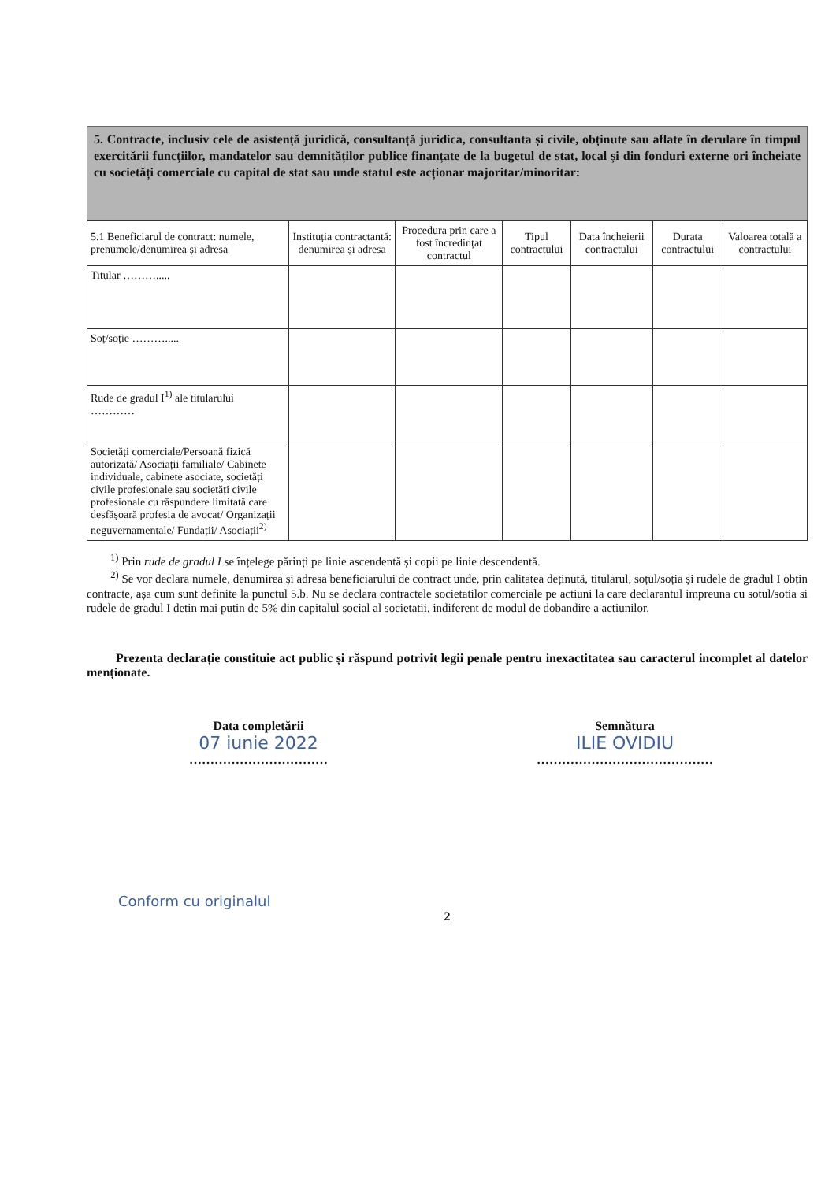5. Contracte, inclusiv cele de asistență juridică, consultanță juridica, consultanta și civile, obținute sau aflate în derulare în timpul exercitării funcțiilor, mandatelor sau demnităților publice finanțate de la bugetul de stat, local și din fonduri externe ori încheiate cu societăți comerciale cu capital de stat sau unde statul este acționar majoritar/minoritar:
| 5.1 Beneficiarul de contract: numele, prenumele/denumirea și adresa | Instituția contractantă: denumirea și adresa | Procedura prin care a fost încredințat contractul | Tipul contractului | Data încheierii contractului | Durata contractului | Valoarea totală a contractului |
| --- | --- | --- | --- | --- | --- | --- |
| Titular ………..... | | | | | | |
| Soț/soție ………..... | | | | | | |
| Rude de gradul I<sup>1)</sup> ale titularului ………… | | | | | | |
| Societăți comerciale/Persoană fizică autorizată/ Asociații familiale/ Cabinete individuale, cabinete asociate, societăți civile profesionale sau societăți civile profesionale cu răspundere limitată care desfășoară profesia de avocat/ Organizații neguvernamentale/ Fundații/ Asociații<sup>2)</sup> | | | | | | |
<sup>1)</sup> Prin rude de gradul I se înțelege părinți pe linie ascendentă și copii pe linie descendentă.
<sup>2)</sup> Se vor declara numele, denumirea și adresa beneficiarului de contract unde, prin calitatea deținută, titularul, soțul/soția și rudele de gradul I obțin contracte, așa cum sunt definite la punctul 5.b. Nu se declara contractele societatilor comerciale pe actiuni la care declarantul impreuna cu sotul/sotia si rudele de gradul I detin mai putin de 5% din capitalul social al societatii, indiferent de modul de dobandire a actiunilor.
Prezenta declarație constituie act public și răspund potrivit legii penale pentru inexactitatea sau caracterul incomplet al datelor menționate.
Data completării
07 iunie 2022
……………………………
Semnătura
ILIE OVIDIU
……………………………………
Conform cu originalul
2